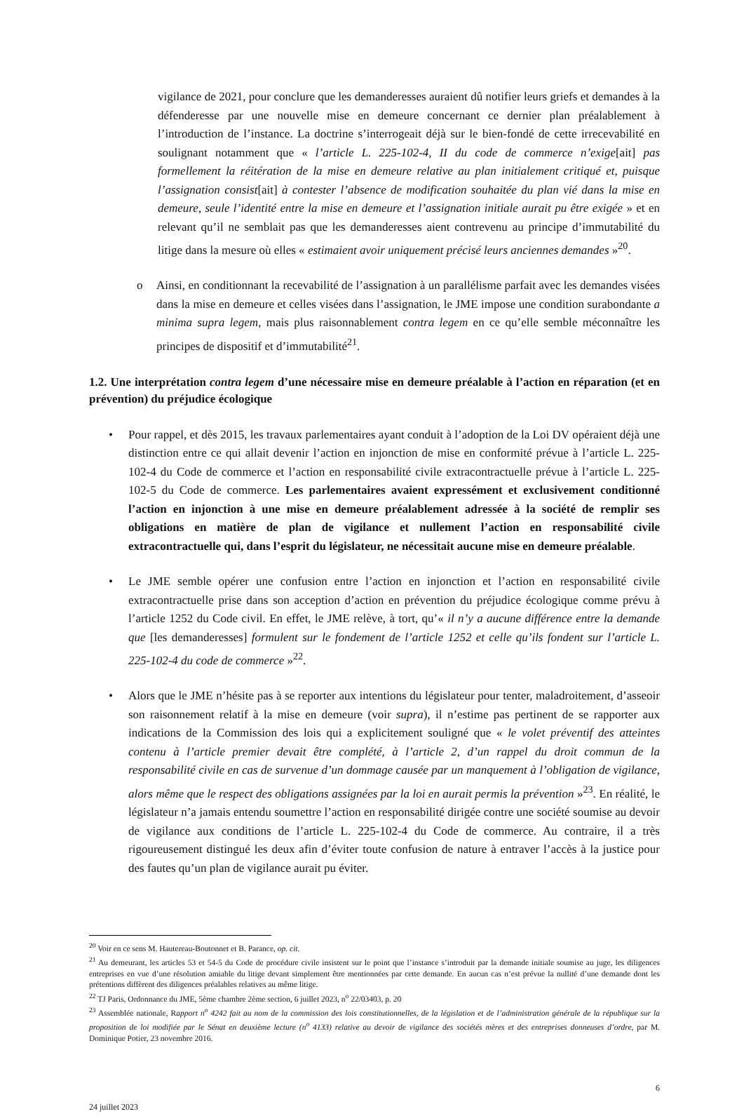vigilance de 2021, pour conclure que les demanderesses auraient dû notifier leurs griefs et demandes à la défenderesse par une nouvelle mise en demeure concernant ce dernier plan préalablement à l’introduction de l’instance. La doctrine s’interrogeait déjà sur le bien-fondé de cette irrecevabilité en soulignant notamment que « l’article L. 225-102-4, II du code de commerce n’exige[ait] pas formellement la réitération de la mise en demeure relative au plan initialement critiqué et, puisque l’assignation consist[ait] à contester l’absence de modification souhaitée du plan vié dans la mise en demeure, seule l’identité entre la mise en demeure et l’assignation initiale aurait pu être exigée » et en relevant qu’il ne semblait pas que les demanderesses aient contrevenu au principe d’immutabilité du litige dans la mesure où elles « estimaient avoir uniquement précisé leurs anciennes demandes »<sup>20</sup>.
o Ainsi, en conditionnant la recevabilité de l’assignation à un parallélisme parfait avec les demandes visées dans la mise en demeure et celles visées dans l’assignation, le JME impose une condition surabondante a minima supra legem, mais plus raisonnablement contra legem en ce qu’elle semble méconnaître les principes de dispositif et d’immutabilité<sup>21</sup>.
1.2. Une interprétation contra legem d’une nécessaire mise en demeure préalable à l’action en réparation (et en prévention) du préjudice écologique
• Pour rappel, et dès 2015, les travaux parlementaires ayant conduit à l’adoption de la Loi DV opéraient déjà une distinction entre ce qui allait devenir l’action en injonction de mise en conformité prévue à l’article L. 225-102-4 du Code de commerce et l’action en responsabilité civile extracontractuelle prévue à l’article L. 225-102-5 du Code de commerce. Les parlementaires avaient expressément et exclusivement conditionné l’action en injonction à une mise en demeure préalablement adressée à la société de remplir ses obligations en matière de plan de vigilance et nullement l’action en responsabilité civile extracontractuelle qui, dans l’esprit du législateur, ne nécessitait aucune mise en demeure préalable.
• Le JME semble opérer une confusion entre l’action en injonction et l’action en responsabilité civile extracontractuelle prise dans son acception d’action en prévention du préjudice écologique comme prévu à l’article 1252 du Code civil. En effet, le JME relève, à tort, qu’« il n’y a aucune différence entre la demande que [les demanderesses] formulent sur le fondement de l’article 1252 et celle qu’ils fondent sur l’article L. 225-102-4 du code de commerce »<sup>22</sup>.
• Alors que le JME n’hésite pas à se reporter aux intentions du législateur pour tenter, maladroitement, d’asseoir son raisonnement relatif à la mise en demeure (voir supra), il n’estime pas pertinent de se rapporter aux indications de la Commission des lois qui a explicitement souligné que « le volet préventif des atteintes contenu à l’article premier devait être complété, à l’article 2, d’un rappel du droit commun de la responsabilité civile en cas de survenue d’un dommage causée par un manquement à l’obligation de vigilance, alors même que le respect des obligations assignées par la loi en aurait permis la prévention »<sup>23</sup>. En réalité, le législateur n’a jamais entendu soumettre l’action en responsabilité dirigée contre une société soumise au devoir de vigilance aux conditions de l’article L. 225-102-4 du Code de commerce. Au contraire, il a très rigoureusement distingué les deux afin d’éviter toute confusion de nature à entraver l’accès à la justice pour des fautes qu’un plan de vigilance aurait pu éviter.
<sup>20</sup> Voir en ce sens M. Hautereau-Boutonnet et B. Parance, op. cit.
<sup>21</sup> Au demeurant, les articles 53 et 54-5 du Code de procédure civile insistent sur le point que l’instance s’introduit par la demande initiale soumise au juge, les diligences entreprises en vue d’une résolution amiable du litige devant simplement être mentionnées par cette demande. En aucun cas n’est prévue la nullité d’une demande dont les prétentions diffèrent des diligences préalables relatives au même litige.
<sup>22</sup> TJ Paris, Ordonnance du JME, 5ème chambre 2ème section, 6 juillet 2023, n<sup>o</sup> 22/03403, p. 20
<sup>23</sup> Assemblée nationale, Rapport n<sup>o</sup> 4242 fait au nom de la commission des lois constitutionnelles, de la législation et de l’administration générale de la république sur la proposition de loi modifiée par le Sénat en deuxième lecture (n<sup>o</sup> 4133) relative au devoir de vigilance des sociétés mères et des entreprises donneuses d’ordre, par M. Dominique Potier, 23 novembre 2016.
6
24 juillet 2023